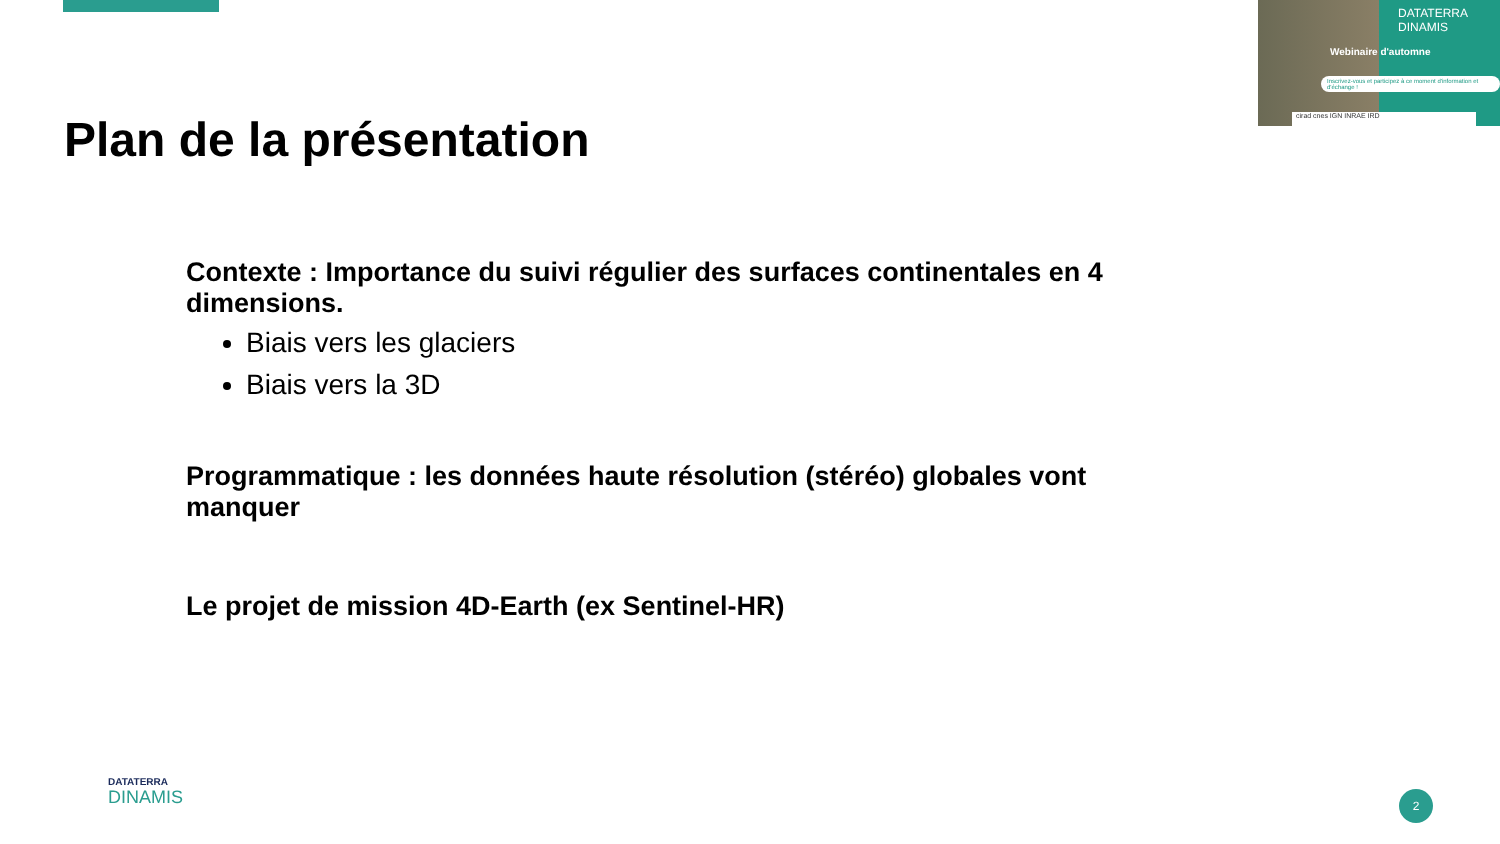DATATERRA DINAMIS
Webinaire d'automne
Inscrivez-vous et participez à ce moment d'information et d'échange !
cirad cnes IGN INRAE IRD
Plan de la présentation
Contexte : Importance du suivi régulier des surfaces continentales en 4 dimensions.
Biais vers les glaciers
Biais vers la 3D
Programmatique : les données haute résolution (stéréo) globales vont manquer
Le projet de mission 4D-Earth (ex Sentinel-HR)
DATATERRA
DINAMIS
2